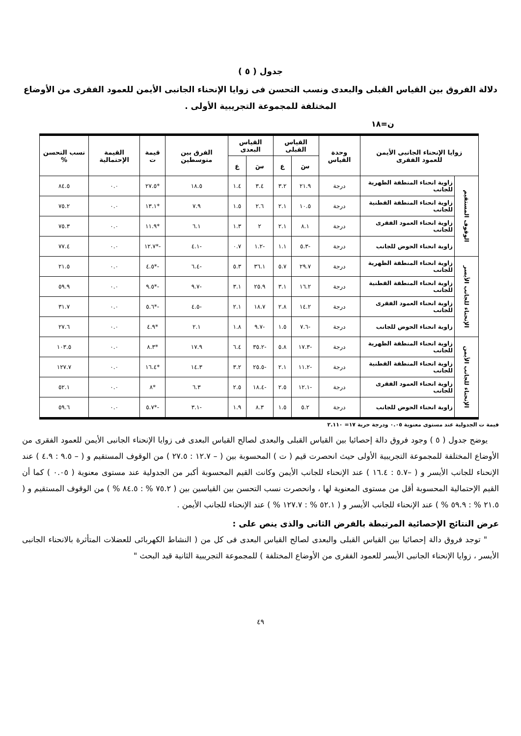جدول ( ٥ )
دلالة الفروق بين القياس القبلى والبعدى ونسب التحسن فى زوايا الإنحناء الجانبى الأيمن للعمود الفقرى من الأوضاع المختلفة للمجموعة التجريبية الأولى .
ن=١٨
| زوايا الإنحناء الجانبى الأيمن للعمود الفقرى | | وحدة القياس | القياس القبلى | | القياس البعدى | | الفرق بين متوسطين | قيمة ت | القيمة الإحتمالية | نسب التحسن % |
| --- | --- | --- | --- | --- | --- | --- | --- | --- | --- | --- |
| | | | سَ | ع | سَ | ع | | | | |
| الوقوف المستقيم | زاوية انحناء المنطقة الظهرية للجانب | درجة | ٢١.٩ | ٣.٢ | ٣.٤ | ١.٤ | ١٨.٥ | *٢٧.٥ | ٠.٠ | ٨٤.٥ |
| | زاوية انحناء المنطقة القطنية للجانب | درجة | ١٠.٥ | ٢.١ | ٢.٦ | ١.٥ | ٧.٩ | *١٣.١ | ٠.٠ | ٧٥.٢ |
| | زاوية انحناء العمود الفقرى للجانب | درجة | ٨.١ | ٢.١ | ٢ | ١.٣ | ٦.١ | *١١.٩ | ٠.٠ | ٧٥.٣ |
| | زاوية انحناء الحوض للجانب | درجة | -٥.٣ | ١.١ | -١.٢ | ٠.٧ | -٤.١ | -*١٢.٧ | ٠.٠ | ٧٧.٤ |
| الإنحناء للجانب الأيسر | زاوية انحناء المنطقة الظهرية للجانب | درجة | ٢٩.٧ | ٥.٧ | ٣٦.١ | ٥.٣ | -٦.٤ | -*٤.٥ | ٠.٠ | ٢١.٥ |
| | زاوية انحناء المنطقة القطنية للجانب | درجة | ١٦.٢ | ٣.١ | ٢٥.٩ | ٣.١ | -٩.٧ | -*٩.٥ | ٠.٠ | ٥٩.٩ |
| | زاوية انحناء العمود الفقرى للجانب | درجة | ١٤.٢ | ٢.٨ | ١٨.٧ | ٢.١ | -٤.٥ | -*٥.٦ | ٠.٠ | ٣١.٧ |
| | زاوية انحناء الحوض للجانب | درجة | -٧.٦ | ١.٥ | -٩.٧ | ١.٨ | ٢.١ | *٤.٩ | ٠.٠ | ٢٧.٦ |
| الإنحناء للجانب الأيمن | زاوية انحناء المنطقة الظهرية للجانب | درجة | -١٧.٣ | ٥.٨ | -٣٥.٢ | ٦.٤ | ١٧.٩ | *٨.٣ | ٠.٠ | ١٠٣.٥ |
| | زاوية انحناء المنطقة القطنية للجانب | درجة | -١١.٢ | ٢.١ | -٢٥.٥ | ٣.٢ | ١٤.٣ | *١٦.٤ | ٠.٠ | ١٢٧.٧ |
| | زاوية انحناء العمود الفقرى للجانب | درجة | -١٢.١ | ٢.٥ | -١٨.٤ | ٢.٥ | ٦.٣ | *٨ | ٠.٠ | ٥٢.١ |
| | زاوية انحناء الحوض للجانب | درجة | ٥.٢ | ١.٥ | ٨.٣ | ١.٩ | -٣.١ | -*٥.٧ | ٠.٠ | ٥٩.٦ |
قيمة ت الجدولية عند مستوى معنوية ٠.٠٥ ودرجة حرية ١٧= ٢.١١٠
يوضح جدول ( ٥ ) وجود فروق دالة إحصائيا بين القياس القبلى والبعدى لصالح القياس البعدى فى زوايا الإنحناء الجانبى الأيمن للعمود الفقرى من الأوضاع المختلفة للمجموعة التجريبية الأولى حيث انحصرت قيم ( ت ) المحسوبة بين ( – ١٢.٧ : ٢٧.٥ ) من الوقوف المستقيم و ( – ٩.٥ : ٤.٩ ) عند الإنحناء للجانب الأيسر و ( –٥.٧ : ١٦.٤ ) عند الإنحناء للجانب الأيمن وكانت القيم المحسوبة أكبر من الجدولية عند مستوى معنوية ( ٠.٠٥ ) كما أن القيم الإحتمالية المحسوبة أقل من مستوى المعنوية لها ، وانحصرت نسب التحسن بين القياسين بين ( ٧٥.٢ % : ٨٤.٥ % ) من الوقوف المستقيم و ( ٢١.٥ % : ٥٩.٩ % ) عند الإنحناء للجانب الأيسر و ( ٥٢.١ % : ١٢٧.٧ % ) عند الإنحناء للجانب الأيمن .
عرض النتائج الإحصائية المرتبطة بالفرض الثانى والذى ينص على :
" توجد فروق دالة إحصائيا بين القياس القبلى والبعدى لصالح القياس البعدى فى كل من ( النشاط الكهربائى للعضلات المتأثرة بالانحناء الجانبى الأيسر ، زوايا الإنحناء الجانبى الأيسر للعمود الفقرى من الأوضاع المختلفة ) للمجموعة التجريبية الثانية قيد البحث "
٤٩